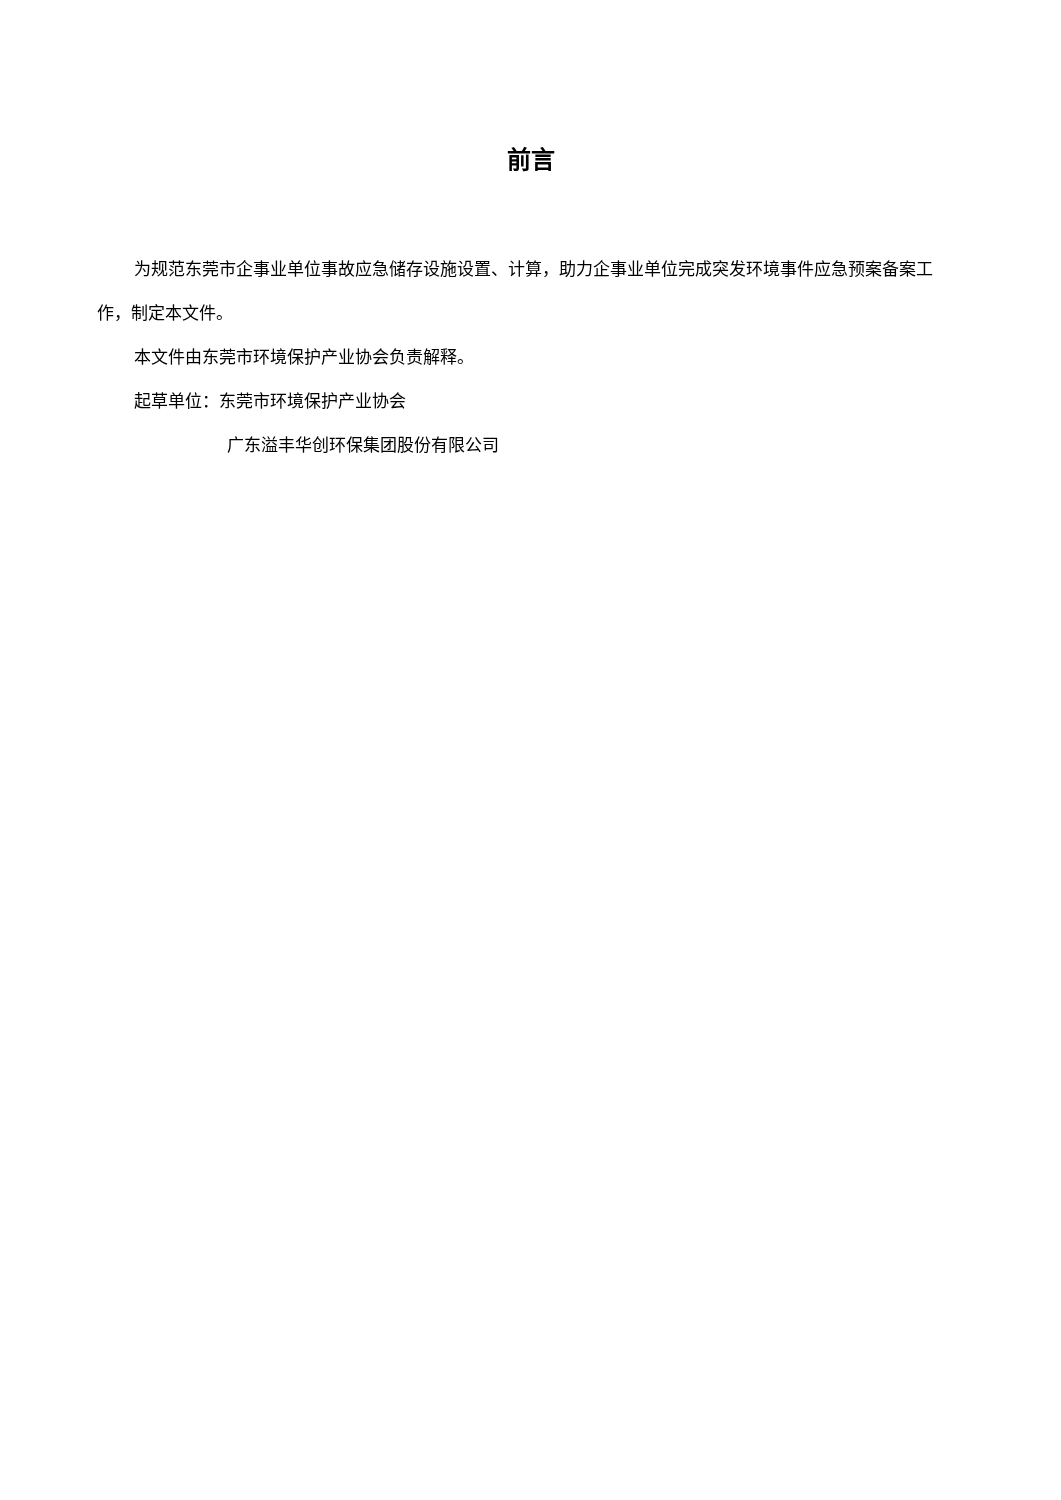前言
为规范东莞市企事业单位事故应急储存设施设置、计算，助力企事业单位完成突发环境事件应急预案备案工作，制定本文件。
本文件由东莞市环境保护产业协会负责解释。
起草单位：东莞市环境保护产业协会
广东溢丰华创环保集团股份有限公司